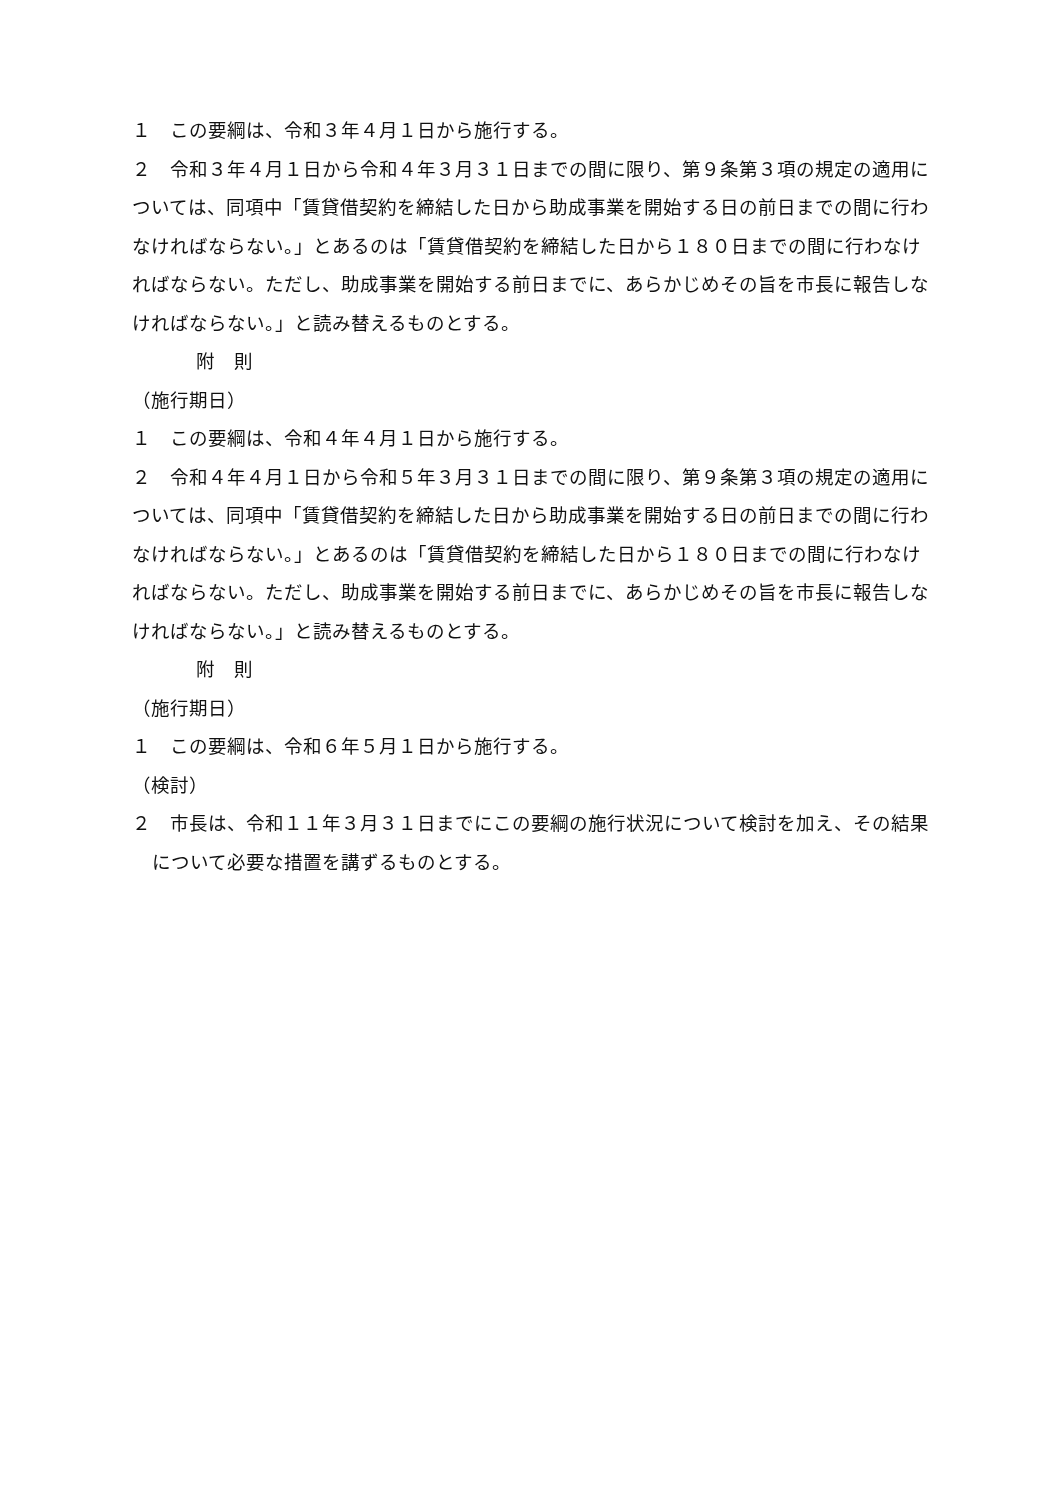１　この要綱は、令和３年４月１日から施行する。
２　令和３年４月１日から令和４年３月３１日までの間に限り、第９条第３項の規定の適用については、同項中「賃貸借契約を締結した日から助成事業を開始する日の前日までの間に行わなければならない。」とあるのは「賃貸借契約を締結した日から１８０日までの間に行わなければならない。ただし、助成事業を開始する前日までに、あらかじめその旨を市長に報告しなければならない。」と読み替えるものとする。
附　則
（施行期日）
１　この要綱は、令和４年４月１日から施行する。
２　令和４年４月１日から令和５年３月３１日までの間に限り、第９条第３項の規定の適用については、同項中「賃貸借契約を締結した日から助成事業を開始する日の前日までの間に行わなければならない。」とあるのは「賃貸借契約を締結した日から１８０日までの間に行わなければならない。ただし、助成事業を開始する前日までに、あらかじめその旨を市長に報告しなければならない。」と読み替えるものとする。
附　則
（施行期日）
１　この要綱は、令和６年５月１日から施行する。
（検討）
２　市長は、令和１１年３月３１日までにこの要綱の施行状況について検討を加え、その結果について必要な措置を講ずるものとする。